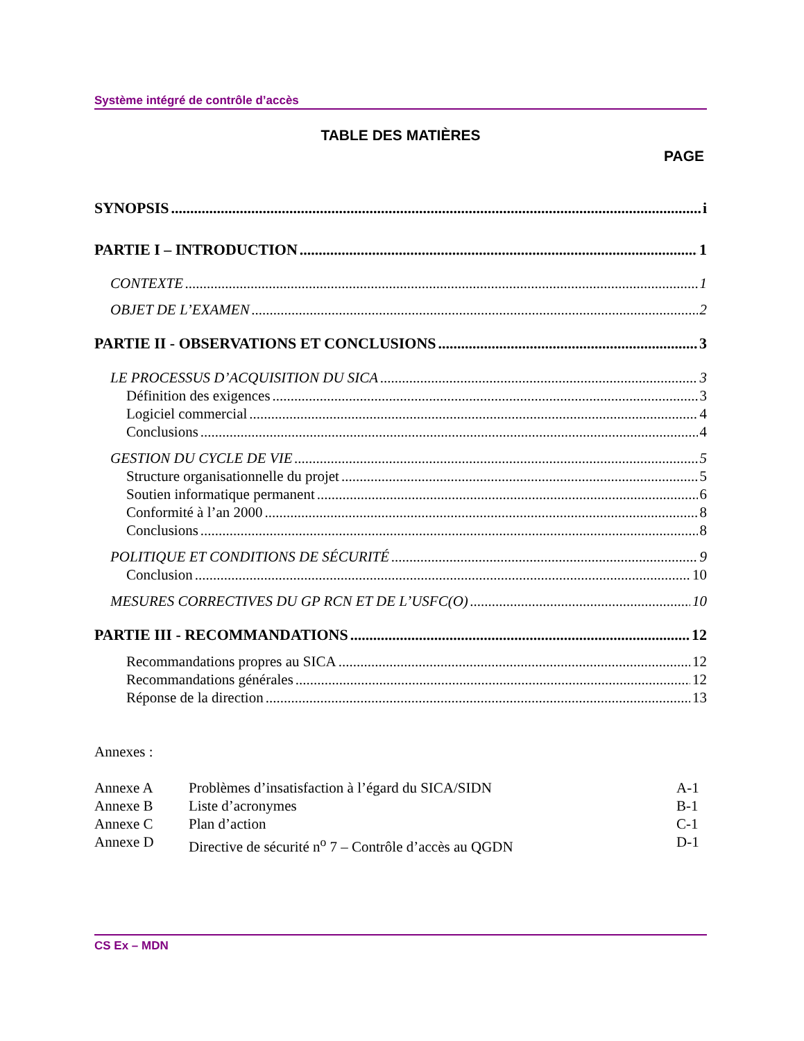Système intégré de contrôle d’accès
TABLE DES MATIÈRES
PAGE
SYNOPSIS i
PARTIE I – INTRODUCTION 1
CONTEXTE 1
OBJET DE L’EXAMEN 2
PARTIE II - OBSERVATIONS ET CONCLUSIONS 3
LE PROCESSUS D’ACQUISITION DU SICA 3
Définition des exigences 3
Logiciel commercial 4
Conclusions 4
GESTION DU CYCLE DE VIE 5
Structure organisationnelle du projet 5
Soutien informatique permanent 6
Conformité à l’an 2000 8
Conclusions 8
POLITIQUE ET CONDITIONS DE SÉCURITÉ 9
Conclusion 10
MESURES CORRECTIVES DU GP RCN ET DE L’USFC(O) 10
PARTIE III - RECOMMANDATIONS 12
Recommandations propres au SICA 12
Recommandations générales 12
Réponse de la direction 13
Annexes :
Annexe A Problèmes d’insatisfaction à l’égard du SICA/SIDN A-1
Annexe B Liste d’acronymes B-1
Annexe C Plan d’action C-1
Annexe D Directive de sécurité n<sup>o</sup> 7 – Contrôle d’accès au QGDN D-1
CS Ex – MDN